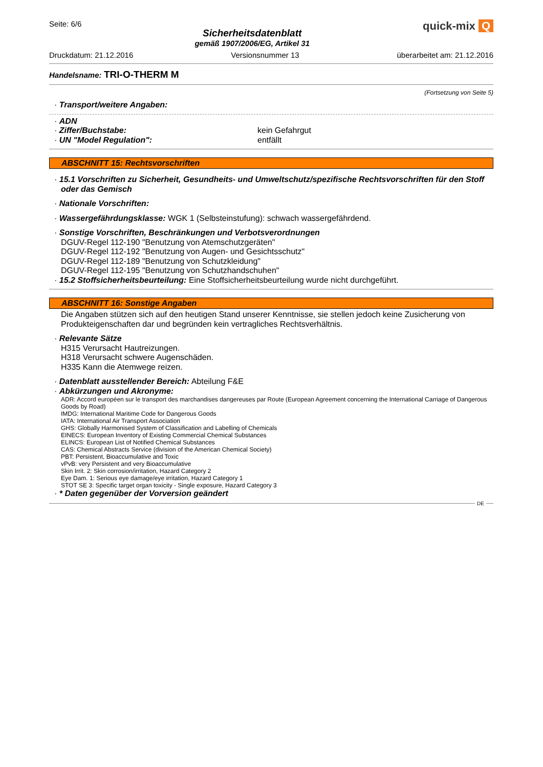Seite: 6/6
Sicherheitsdatenblatt
gemäß 1907/2006/EG, Artikel 31
quick-mix Q
Druckdatum: 21.12.2016 Versionsnummer 13 überarbeitet am: 21.12.2016
Handelsname: TRI-O-THERM M
(Fortsetzung von Seite 5)
· Transport/weitere Angaben:
· ADN
· Ziffer/Buchstabe: kein Gefahrgut
· UN "Model Regulation": entfällt
ABSCHNITT 15: Rechtsvorschriften
· 15.1 Vorschriften zu Sicherheit, Gesundheits- und Umweltschutz/spezifische Rechtsvorschriften für den Stoff oder das Gemisch
· Nationale Vorschriften:
· Wassergefährdungsklasse: WGK 1 (Selbsteinstufung): schwach wassergefährdend.
· Sonstige Vorschriften, Beschränkungen und Verbotsverordnungen
DGUV-Regel 112-190 "Benutzung von Atemschutzgeräten"
DGUV-Regel 112-192 "Benutzung von Augen- und Gesichtsschutz"
DGUV-Regel 112-189 "Benutzung von Schutzkleidung"
DGUV-Regel 112-195 "Benutzung von Schutzhandschuhen"
· 15.2 Stoffsicherheitsbeurteilung: Eine Stoffsicherheitsbeurteilung wurde nicht durchgeführt.
ABSCHNITT 16: Sonstige Angaben
Die Angaben stützen sich auf den heutigen Stand unserer Kenntnisse, sie stellen jedoch keine Zusicherung von Produkteigenschaften dar und begründen kein vertragliches Rechtsverhältnis.
· Relevante Sätze
H315 Verursacht Hautreizungen.
H318 Verursacht schwere Augenschäden.
H335 Kann die Atemwege reizen.
· Datenblatt ausstellender Bereich: Abteilung F&E
· Abkürzungen und Akronyme:
ADR: Accord européen sur le transport des marchandises dangereuses par Route (European Agreement concerning the International Carriage of Dangerous Goods by Road)
IMDG: International Maritime Code for Dangerous Goods
IATA: International Air Transport Association
GHS: Globally Harmonised System of Classification and Labelling of Chemicals
EINECS: European Inventory of Existing Commercial Chemical Substances
ELINCS: European List of Notified Chemical Substances
CAS: Chemical Abstracts Service (division of the American Chemical Society)
PBT: Persistent, Bioaccumulative and Toxic
vPvB: very Persistent and very Bioaccumulative
Skin Irrit. 2: Skin corrosion/irritation, Hazard Category 2
Eye Dam. 1: Serious eye damage/eye irritation, Hazard Category 1
STOT SE 3: Specific target organ toxicity - Single exposure, Hazard Category 3
· * Daten gegenüber der Vorversion geändert
DE